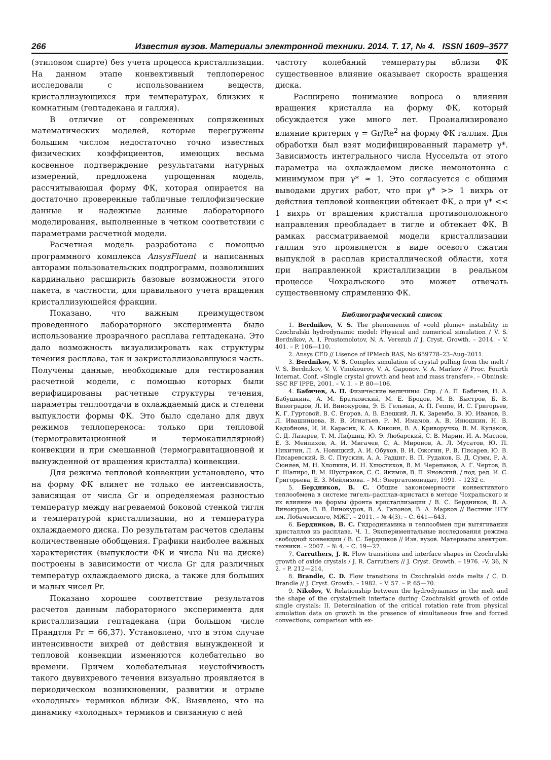266 Известия вузов. Материалы электронной техники. 2014. Т. 17, № 4. ISSN 1609–3577
(этиловом спирте) без учета процесса кристаллизации. На данном этапе конвективный теплоперенос исследовали с использованием веществ, кристаллизующихся при температурах, близких к комнатным (гептадекана и галлия).
В отличие от современных сопряженных математических моделей, которые перегружены большим числом недостаточно точно известных физических коэффициентов, имеющих весьма косвенное подтверждение результатами натурных измерений, предложена упрощенная модель, рассчитывающая форму ФК, которая опирается на достаточно проверенные табличные теплофизические данные и надежные данные лабораторного моделирования, выполненные в четком соответствии с параметрами расчетной модели.
Расчетная модель разработана с помощью программного комплекса AnsysFluent и написанных авторами пользовательских подпрограмм, позволивших кардинально расширить базовые возможности этого пакета, в частности, для правильного учета вращения кристаллизующейся фракции.
Показано, что важным преимуществом проведенного лабораторного эксперимента было использование прозрачного расплава гептадекана. Это дало возможность визуализировать как структуры течения расплава, так и закристаллизовавшуюся часть. Получены данные, необходимые для тестирования расчетной модели, с помощью которых были верифицированы расчетные структуры течения, параметры теплоотдачи в охлаждаемый диск и степени выпуклости формы ФК. Это было сделано для двух режимов теплопереноса: только при тепловой (термогравитационной и термокапиллярной) конвекции и при смешанной (термогравитационной и вынужденной от вращения кристалла) конвекции.
Для режима тепловой конвекции установлено, что на форму ФК влияет не только ее интенсивность, зависящая от числа Gr и определяемая разностью температур между нагреваемой боковой стенкой тигля и температурой кристаллизации, но и температура охлаждаемого диска. По результатам расчетов сделаны количественные обобщения. Графики наиболее важных характеристик (выпуклости ФК и числа Nu на диске) построены в зависимости от числа Gr для различных температур охлаждаемого диска, а также для больших и малых чисел Pr.
Показано хорошее соответствие результатов расчетов данным лабораторного эксперимента для кристаллизации гептадекана (при большом числе Прандтля Pr = 66,37). Установлено, что в этом случае интенсивности вихрей от действия вынужденной и тепловой конвекции изменяются колебательно во времени. Причем колебательная неустойчивость такого двувихревого течения визуально проявляется в периодическом возникновении, развитии и отрыве «холодных» термиков вблизи ФК. Выявлено, что на динамику «холодных» термиков и связанную с ней
частоту колебаний температуры вблизи ФК существенное влияние оказывает скорость вращения диска.
Расширено понимание вопроса о влиянии вращения кристалла на форму ФК, который обсуждается уже много лет. Проанализировано влияние критерия γ = Gr/Re<sup>2</sup> на форму ФК галлия. Для обработки был взят модифицированный параметр γ*. Зависимость интегрального числа Нуссельта от этого параметра на охлаждаемом диске немонотонна с минимумом при γ* ≈ 1. Это согласуется с общими выводами других работ, что при γ* >> 1 вихрь от действия тепловой конвекции обтекает ФК, а при γ* << 1 вихрь от вращения кристалла противоположного направления преобладает в тигле и обтекает ФК. В рамках рассматриваемой модели кристаллизации галлия это проявляется в виде осевого сжатия выпуклой в расплав кристаллической области, хотя при направленной кристаллизации в реальном процессе Чохральского это может отвечать существенному спрямлению ФК.
Библиографический список
1. Berdnikov, V. S. The phenomenon of «cold plume» instability in Czochralski hydrodynamic model: Physical and numerical simulation / V. S. Berdnikov, A. I. Prostomolotov, N. A. Verezub // J. Cryst. Growth. – 2014. – V. 401. – P. 106—110.
2. Ansys CFD // Lisence of IPMech RAS, No 659778–23–Aug–2011.
3. Berdnikov, V. S. Complex simulation of crystal pulling from the melt / V. S. Berdnikov, V. V. Vinokourov, V. A. Gaponov, V. A. Markov // Proc. Fourth Internat. Conf. «Single crystal growth and heat and mass transfer». – Obninsk: SSC RF IPPE, 2001. – V. 1. – P. 80—106.
4. Бабичев, А. П. Физические величины: Спр. / А. П. Бабичев, Н. А. Бабушкина, А. М. Братковский, М. Е. Бродов, М. В. Быстров, Б. В. Виноградов, Л. И. Винокурова, Э. Б. Гельман, А. П. Геппе, И. С. Григорьев, К. Г. Гуртовой, В. С. Егоров, А. В. Елецкий, Л. К. Зарембо, В. Ю. Иванов, В. Л. Ивашинцева, В. В. Игнатьев, Р. М. Имамов, А. В. Инюшкин, Н. В. Кадобнова, И. И. Карасик, К. А. Кикоин, В. А. Криворучко, В. М. Кулаков, С. Д. Лазарев, Т. М. Лифшиц, Ю. Э. Любарский, С. В. Марин, И. А. Маслов, Е. З. Мейлихов, А. И. Мигачев, С. А. Миронов, А. Л. Мусатов, Ю. П. Никитин, Л. А. Новицкий, А. И. Обухов, В. И. Ожогин, Р. В. Писарев, Ю. В. Писаревский, В. С. Птускин, А. А. Радциг, В. П. Рудаков, Б. Д. Сумм, Р. А. Сюняев, М. Н. Хлопкин, И. Н. Хлюстиков, В. М. Черепанов, А. Г. Чертов, В. Г. Шапиро, В. М. Шустряков, С. С. Якимов, В. П. Яновский. / под. ред. И. С. Григорьева, Е. З. Мейлихова. – М.: Энергатомоиздат, 1991. – 1232 с.
5. Бердников, В. С. Общие закономерности конвективного теплообмена в системе тигель–расплав–кристалл в методе Чохральского и их влияние на формы фронта кристаллизации / В. С. Бердников, В. А. Винокуров, В. В. Винокуров, В. А. Гапонов, В. А. Марков // Вестник НГУ им. Лобачевского, МЖГ. – 2011. – № 4(3). – С. 641—643.
6. Бердников, В. С. Гидродинамика и теплообмен при вытягивании кристаллов из расплава. Ч. 1. Экспериментальные исследования режима свободной конвекции / В. С. Бердников // Изв. вузов. Материалы электрон. техники. – 2007. – № 4. – С. 19—27.
7. Carruthers, J. R. Flow transitions and interface shapes in Czochralski growth of oxide crystals / J. R. Carruthers // J. Cryst. Growth. – 1976. –V. 36, N 2. – P. 212—214.
8. Brandle, C. D. Flow transitions in Czochralski oxide melts / C. D. Brandle // J. Cryst. Growth. – 1982. – V. 57. – P. 65—70.
9. Nikolov, V. Relationship between the hydrodynamics in the melt and the shape of the crystal/melt interface during Czochralski growth of oxide single crystals: II. Determination of the critical rotation rate from physical simulation data on growth in the presence of simultaneous free and forced convections; comparison with ex-